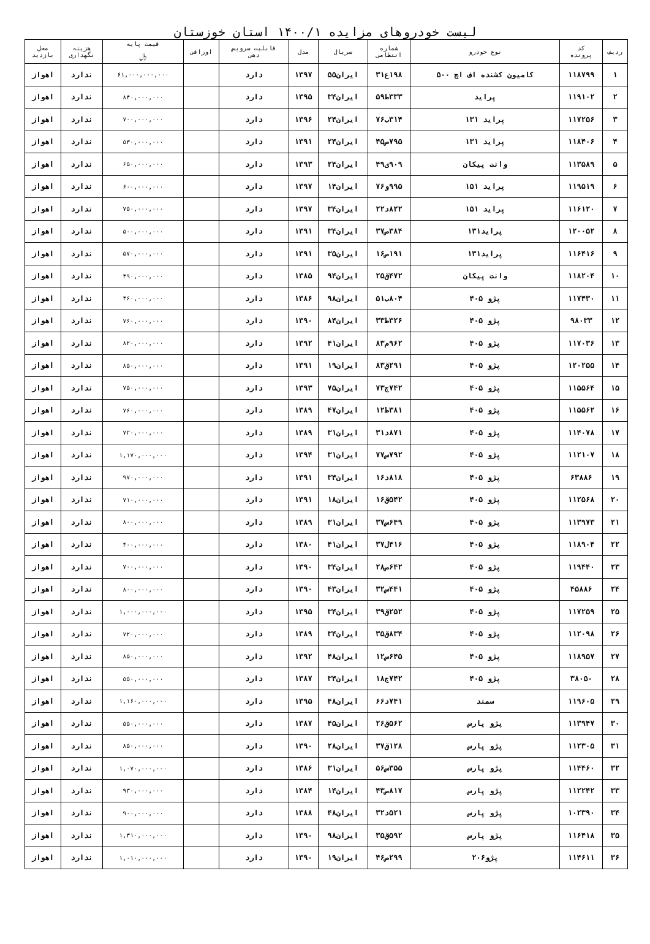لیست خودروهای مزایده ۱۴۰۰/۱ استان خوزستان
| ردیف | کد پرونده | نوع خودرو | شماره انتظامی | سریال | مدل | قابلیت سرویس دهی | اوراقی | قیمت پایه ﷼ | هزینه نگهداری | محل بازدید |
| --- | --- | --- | --- | --- | --- | --- | --- | --- | --- | --- |
| ۱ | ۱۱۸۷۹۹ | کامیون کشنده اف اچ ۵۰۰ | ۱۹۸ع۳۱ | ایران۵۵ | ۱۳۹۷ | دارد | | ۶۱,۰۰۰,۰۰۰,۰۰۰ | ندارد | اهواز |
| ۲ | ۱۱۹۱۰۲ | پراید | ۳۳۳ط۵۹ | ایران۳۴ | ۱۳۹۵ | دارد | | ۸۴۰,۰۰۰,۰۰۰ | ندارد | اهواز |
| ۳ | ۱۱۷۲۵۶ | پراید ۱۳۱ | ۳۱۴ب۷۶ | ایران۲۴ | ۱۳۹۶ | دارد | | ۷۰۰,۰۰۰,۰۰۰ | ندارد | اهواز |
| ۴ | ۱۱۸۴۰۶ | پراید ۱۳۱ | ۷۹۵ص۴۵ | ایران۲۴ | ۱۳۹۱ | دارد | | ۵۳۰,۰۰۰,۰۰۰ | ندارد | اهواز |
| ۵ | ۱۱۳۵۸۹ | وانت پیکان | ۹۰۹ی۴۹ | ایران۲۴ | ۱۳۹۳ | دارد | | ۶۵۰,۰۰۰,۰۰۰ | ندارد | اهواز |
| ۶ | ۱۱۹۵۱۹ | پراید ۱۵۱ | ۹۹۵و۷۶ | ایران۱۴ | ۱۳۹۷ | دارد | | ۶۰۰,۰۰۰,۰۰۰ | ندارد | اهواز |
| ۷ | ۱۱۶۱۲۰ | پراید ۱۵۱ | ۸۲۲د۲۲ | ایران۳۴ | ۱۳۹۷ | دارد | | ۷۵۰,۰۰۰,۰۰۰ | ندارد | اهواز |
| ۸ | ۱۲۰۰۵۲ | پراید۱۳۱ | ۳۸۴ص۳۷ | ایران۳۴ | ۱۳۹۱ | دارد | | ۵۰۰,۰۰۰,۰۰۰ | ندارد | اهواز |
| ۹ | ۱۱۶۴۱۶ | پراید۱۳۱ | ۱۹۱ص۱۶ | ایران۳۵ | ۱۳۹۱ | دارد | | ۵۷۰,۰۰۰,۰۰۰ | ندارد | اهواز |
| ۱۰ | ۱۱۸۲۰۴ | وانت پیکان | ۴۷۲ق۲۵ | ایران۹۴ | ۱۳۸۵ | دارد | | ۴۹۰,۰۰۰,۰۰۰ | ندارد | اهواز |
| ۱۱ | ۱۱۷۴۳۰ | پژو ۴۰۵ | ۸۰۴ب۵۱ | ایران۹۸ | ۱۳۸۶ | دارد | | ۴۶۰,۰۰۰,۰۰۰ | ندارد | اهواز |
| ۱۲ | ۹۸۰۳۳ | پژو ۴۰۵ | ۳۲۶ط۳۳ | ایران۸۴ | ۱۳۹۰ | دارد | | ۷۶۰,۰۰۰,۰۰۰ | ندارد | اهواز |
| ۱۳ | ۱۱۷۰۳۶ | پژو ۴۰۵ | ۹۶۲م۸۳ | ایران۴۱ | ۱۳۹۲ | دارد | | ۸۲۰,۰۰۰,۰۰۰ | ندارد | اهواز |
| ۱۴ | ۱۲۰۲۵۵ | پژو ۴۰۵ | ۲۹۱ق۸۳ | ایران۱۹ | ۱۳۹۱ | دارد | | ۸۵۰,۰۰۰,۰۰۰ | ندارد | اهواز |
| ۱۵ | ۱۱۵۵۶۴ | پژو ۴۰۵ | ۷۴۲ج۷۳ | ایران۷۵ | ۱۳۹۳ | دارد | | ۷۵۰,۰۰۰,۰۰۰ | ندارد | اهواز |
| ۱۶ | ۱۱۵۵۶۲ | پژو ۴۰۵ | ۳۸۱ط۱۲ | ایران۴۷ | ۱۳۸۹ | دارد | | ۷۶۰,۰۰۰,۰۰۰ | ندارد | اهواز |
| ۱۷ | ۱۱۴۰۷۸ | پژو ۴۰۵ | ۸۷۱د۳۱ | ایران۳۱ | ۱۳۸۹ | دارد | | ۷۲۰,۰۰۰,۰۰۰ | ندارد | اهواز |
| ۱۸ | ۱۱۲۱۰۷ | پژو ۴۰۵ | ۷۹۲س۷۷ | ایران۳۱ | ۱۳۹۴ | دارد | | ۱,۱۷۰,۰۰۰,۰۰۰ | ندارد | اهواز |
| ۱۹ | ۶۳۸۸۶ | پژو ۴۰۵ | ۸۱۸د۱۶ | ایران۳۴ | ۱۳۹۱ | دارد | | ۹۷۰,۰۰۰,۰۰۰ | ندارد | اهواز |
| ۲۰ | ۱۱۲۵۶۸ | پژو ۴۰۵ | ۵۴۲ق۱۶ | ایران۱۸ | ۱۳۹۱ | دارد | | ۷۱۰,۰۰۰,۰۰۰ | ندارد | اهواز |
| ۲۱ | ۱۱۳۹۷۳ | پژو ۴۰۵ | ۶۴۹س۳۷ | ایران۳۱ | ۱۳۸۹ | دارد | | ۸۰۰,۰۰۰,۰۰۰ | ندارد | اهواز |
| ۲۲ | ۱۱۸۹۰۴ | پژو ۴۰۵ | ۴۱۶ل۳۷ | ایران۴۱ | ۱۳۸۰ | دارد | | ۴۰۰,۰۰۰,۰۰۰ | ندارد | اهواز |
| ۲۳ | ۱۱۹۴۴۰ | پژو ۴۰۵ | ۶۴۲ص۲۸ | ایران۳۴ | ۱۳۹۰ | دارد | | ۷۰۰,۰۰۰,۰۰۰ | ندارد | اهواز |
| ۲۴ | ۴۵۸۸۶ | پژو ۴۰۵ | ۴۴۱س۳۲ | ایران۴۳ | ۱۳۹۰ | دارد | | ۸۰۰,۰۰۰,۰۰۰ | ندارد | اهواز |
| ۲۵ | ۱۱۷۲۵۹ | پژو ۴۰۵ | ۲۵۲ق۳۹ | ایران۳۴ | ۱۳۹۵ | دارد | | ۱,۰۰۰,۰۰۰,۰۰۰ | ندارد | اهواز |
| ۲۶ | ۱۱۲۰۹۸ | پژو ۴۰۵ | ۸۳۴ق۳۵ | ایران۳۴ | ۱۳۸۹ | دارد | | ۷۲۰,۰۰۰,۰۰۰ | ندارد | اهواز |
| ۲۷ | ۱۱۸۹۵۷ | پژو ۴۰۵ | ۶۴۵س۱۲ | ایران۴۸ | ۱۳۹۲ | دارد | | ۸۵۰,۰۰۰,۰۰۰ | ندارد | اهواز |
| ۲۸ | ۳۸۰۵۰ | پژو ۴۰۵ | ۷۴۲ج۱۸ | ایران۳۴ | ۱۳۸۷ | دارد | | ۵۵۰,۰۰۰,۰۰۰ | ندارد | اهواز |
| ۲۹ | ۱۱۹۶۰۵ | سمند | ۷۴۱د۶۶ | ایران۴۸ | ۱۳۹۵ | دارد | | ۱,۱۶۰,۰۰۰,۰۰۰ | ندارد | اهواز |
| ۳۰ | ۱۱۳۹۴۷ | پژو پارس | ۵۶۲ق۲۶ | ایران۴۵ | ۱۳۸۷ | دارد | | ۵۵۰,۰۰۰,۰۰۰ | ندارد | اهواز |
| ۳۱ | ۱۱۲۳۰۵ | پژو پارس | ۱۲۸ق۳۷ | ایران۲۸ | ۱۳۹۰ | دارد | | ۸۵۰,۰۰۰,۰۰۰ | ندارد | اهواز |
| ۳۲ | ۱۱۴۴۶۰ | پژو پارس | ۳۵۵س۵۶ | ایران۳۱ | ۱۳۸۶ | دارد | | ۱,۰۷۰,۰۰۰,۰۰۰ | ندارد | اهواز |
| ۳۳ | ۱۱۲۲۴۲ | پژو پارس | ۸۱۷ص۴۳ | ایران۱۴ | ۱۳۸۴ | دارد | | ۹۳۰,۰۰۰,۰۰۰ | ندارد | اهواز |
| ۳۴ | ۱۰۲۳۹۰ | پژو پارس | ۵۲۱د۳۲ | ایران۴۸ | ۱۳۸۸ | دارد | | ۹۰۰,۰۰۰,۰۰۰ | ندارد | اهواز |
| ۳۵ | ۱۱۶۴۱۸ | پژو پارس | ۵۹۲ق۳۵ | ایران۹۸ | ۱۳۹۰ | دارد | | ۱,۳۱۰,۰۰۰,۰۰۰ | ندارد | اهواز |
| ۳۶ | ۱۱۴۶۱۱ | پژو۲۰۶ | ۲۹۹ص۴۶ | ایران۱۹ | ۱۳۹۰ | دارد | | ۱,۰۱۰,۰۰۰,۰۰۰ | ندارد | اهواز |